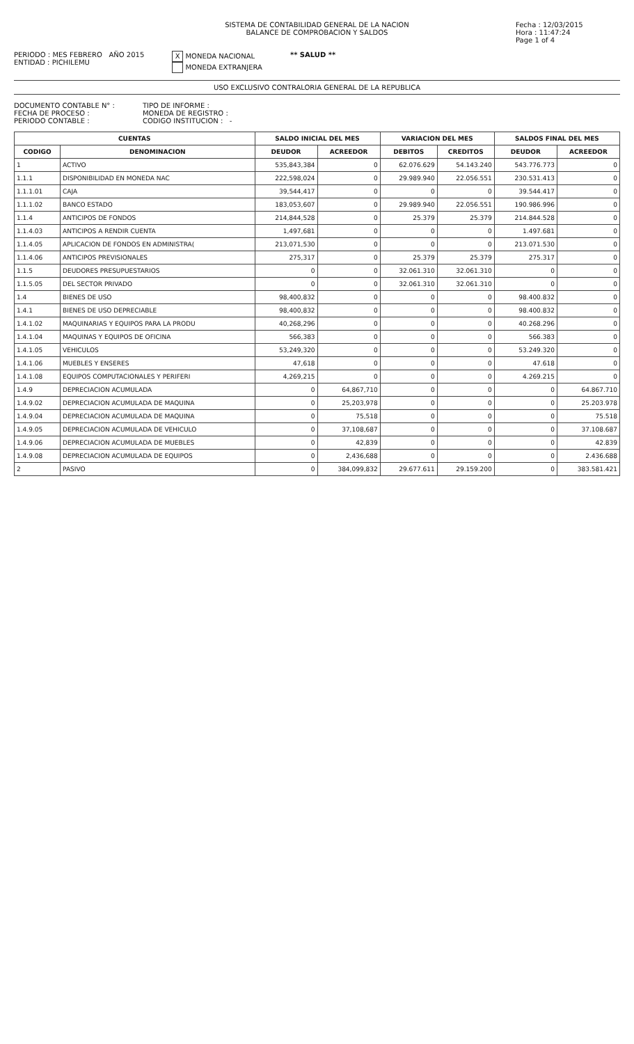SISTEMA DE CONTABILIDAD GENERAL DE LA NACION
BALANCE DE COMPROBACION Y SALDOS
Fecha : 12/03/2015
Hora : 11:47:24
Page 1 of 4
PERIODO : MES FEBRERO AÑO 2015
ENTIDAD : PICHILEMU
X MONEDA NACIONAL
MONEDA EXTRANJERA
** SALUD **
USO EXCLUSIVO CONTRALORIA GENERAL DE LA REPUBLICA
DOCUMENTO CONTABLE N° :
FECHA DE PROCESO :
PERIODO CONTABLE :
TIPO DE INFORME :
MONEDA DE REGISTRO :
CODIGO INSTITUCION : -
| CUENTAS | | SALDO INICIAL DEL MES | | VARIACION DEL MES | | SALDOS FINAL DEL MES | |
| --- | --- | --- | --- | --- | --- | --- | --- |
| CODIGO | DENOMINACION | DEUDOR | ACREEDOR | DEBITOS | CREDITOS | DEUDOR | ACREEDOR |
| 1 | ACTIVO | 535,843,384 | 0 | 62.076.629 | 54.143.240 | 543.776.773 | 0 |
| 1.1.1 | DISPONIBILIDAD EN MONEDA NAC | 222,598,024 | 0 | 29.989.940 | 22.056.551 | 230.531.413 | 0 |
| 1.1.1.01 | CAJA | 39,544,417 | 0 | 0 | 0 | 39.544.417 | 0 |
| 1.1.1.02 | BANCO ESTADO | 183,053,607 | 0 | 29.989.940 | 22.056.551 | 190.986.996 | 0 |
| 1.1.4 | ANTICIPOS DE FONDOS | 214,844,528 | 0 | 25.379 | 25.379 | 214.844.528 | 0 |
| 1.1.4.03 | ANTICIPOS A RENDIR CUENTA | 1,497,681 | 0 | 0 | 0 | 1.497.681 | 0 |
| 1.1.4.05 | APLICACION DE FONDOS EN ADMINISTRA( | 213,071,530 | 0 | 0 | 0 | 213.071.530 | 0 |
| 1.1.4.06 | ANTICIPOS PREVISIONALES | 275,317 | 0 | 25.379 | 25.379 | 275.317 | 0 |
| 1.1.5 | DEUDORES PRESUPUESTARIOS | 0 | 0 | 32.061.310 | 32.061.310 | 0 | 0 |
| 1.1.5.05 | DEL SECTOR PRIVADO | 0 | 0 | 32.061.310 | 32.061.310 | 0 | 0 |
| 1.4 | BIENES DE USO | 98,400,832 | 0 | 0 | 0 | 98.400.832 | 0 |
| 1.4.1 | BIENES DE USO DEPRECIABLE | 98,400,832 | 0 | 0 | 0 | 98.400.832 | 0 |
| 1.4.1.02 | MAQUINARIAS Y EQUIPOS PARA LA PRODU | 40,268,296 | 0 | 0 | 0 | 40.268.296 | 0 |
| 1.4.1.04 | MAQUINAS Y EQUIPOS DE OFICINA | 566,383 | 0 | 0 | 0 | 566.383 | 0 |
| 1.4.1.05 | VEHICULOS | 53,249,320 | 0 | 0 | 0 | 53.249.320 | 0 |
| 1.4.1.06 | MUEBLES Y ENSERES | 47,618 | 0 | 0 | 0 | 47.618 | 0 |
| 1.4.1.08 | EQUIPOS COMPUTACIONALES Y PERIFERI | 4,269,215 | 0 | 0 | 0 | 4.269.215 | 0 |
| 1.4.9 | DEPRECIACION ACUMULADA | 0 | 64,867,710 | 0 | 0 | 0 | 64.867.710 |
| 1.4.9.02 | DEPRECIACION ACUMULADA DE MAQUINA | 0 | 25,203,978 | 0 | 0 | 0 | 25.203.978 |
| 1.4.9.04 | DEPRECIACION ACUMULADA DE MAQUINA | 0 | 75,518 | 0 | 0 | 0 | 75.518 |
| 1.4.9.05 | DEPRECIACION ACUMULADA DE VEHICULO | 0 | 37,108,687 | 0 | 0 | 0 | 37.108.687 |
| 1.4.9.06 | DEPRECIACION ACUMULADA DE MUEBLES | 0 | 42,839 | 0 | 0 | 0 | 42.839 |
| 1.4.9.08 | DEPRECIACION ACUMULADA DE EQUIPOS | 0 | 2,436,688 | 0 | 0 | 0 | 2.436.688 |
| 2 | PASIVO | 0 | 384,099,832 | 29.677.611 | 29.159.200 | 0 | 383.581.421 |